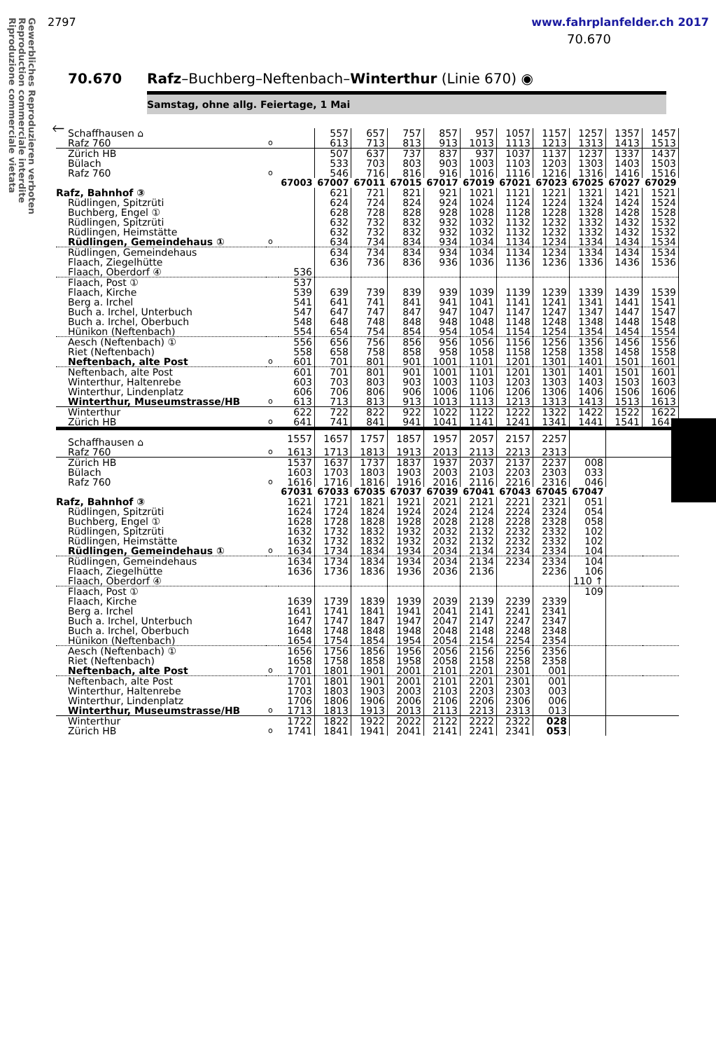Gewerbliches Reproduzieren verboten
Reproduction commerciale interdite
Riproduzione commerciale vietata
2797 www.fahrplanfelder.ch 2017
70.670
70.670 Rafz–Buchberg–Neftenbach–Winterthur (Linie 670) ◉
Samstag, ohne allg. Feiertage, 1 Mai
🡐
| Schaffhausen ⌂ | | | 557 | 657 | 757 | 857 | 957 | 1057 | 1157 | 1257 | 1357 | 1457 |
| Rafz 760 | o | | 613 | 713 | 813 | 913 | 1013 | 1113 | 1213 | 1313 | 1413 | 1513 |
| Zürich HB | | | 507 | 637 | 737 | 837 | 937 | 1037 | 1137 | 1237 | 1337 | 1437 |
| Bülach | | | 533 | 703 | 803 | 903 | 1003 | 1103 | 1203 | 1303 | 1403 | 1503 |
| Rafz 760 | o | | 546 | 716 | 816 | 916 | 1016 | 1116 | 1216 | 1316 | 1416 | 1516 |
| | | 67003 | 67007 | 67011 | 67015 | 67017 | 67019 | 67021 | 67023 | 67025 | 67027 | 67029 |
| Rafz, Bahnhof ③ | | | 621 | 721 | 821 | 921 | 1021 | 1121 | 1221 | 1321 | 1421 | 1521 |
| Rüdlingen, Spitzrüti | | | 624 | 724 | 824 | 924 | 1024 | 1124 | 1224 | 1324 | 1424 | 1524 |
| Buchberg, Engel ① | | | 628 | 728 | 828 | 928 | 1028 | 1128 | 1228 | 1328 | 1428 | 1528 |
| Rüdlingen, Spitzrüti | | | 632 | 732 | 832 | 932 | 1032 | 1132 | 1232 | 1332 | 1432 | 1532 |
| Rüdlingen, Heimstätte | | | 632 | 732 | 832 | 932 | 1032 | 1132 | 1232 | 1332 | 1432 | 1532 |
| Rüdlingen, Gemeindehaus ① | o | | 634 | 734 | 834 | 934 | 1034 | 1134 | 1234 | 1334 | 1434 | 1534 |
| Rüdlingen, Gemeindehaus | | | 634 | 734 | 834 | 934 | 1034 | 1134 | 1234 | 1334 | 1434 | 1534 |
| Flaach, Ziegelhütte | | | 636 | 736 | 836 | 936 | 1036 | 1136 | 1236 | 1336 | 1436 | 1536 |
| Flaach, Oberdorf ④ | | 536 | | | | | | | | | | |
| Flaach, Post ① | | 537 | | | | | | | | | | |
| Flaach, Kirche | | 539 | 639 | 739 | 839 | 939 | 1039 | 1139 | 1239 | 1339 | 1439 | 1539 |
| Berg a. Irchel | | 541 | 641 | 741 | 841 | 941 | 1041 | 1141 | 1241 | 1341 | 1441 | 1541 |
| Buch a. Irchel, Unterbuch | | 547 | 647 | 747 | 847 | 947 | 1047 | 1147 | 1247 | 1347 | 1447 | 1547 |
| Buch a. Irchel, Oberbuch | | 548 | 648 | 748 | 848 | 948 | 1048 | 1148 | 1248 | 1348 | 1448 | 1548 |
| Hünikon (Neftenbach) | | 554 | 654 | 754 | 854 | 954 | 1054 | 1154 | 1254 | 1354 | 1454 | 1554 |
| Aesch (Neftenbach) ① | | 556 | 656 | 756 | 856 | 956 | 1056 | 1156 | 1256 | 1356 | 1456 | 1556 |
| Riet (Neftenbach) | | 558 | 658 | 758 | 858 | 958 | 1058 | 1158 | 1258 | 1358 | 1458 | 1558 |
| Neftenbach, alte Post | o | 601 | 701 | 801 | 901 | 1001 | 1101 | 1201 | 1301 | 1401 | 1501 | 1601 |
| Neftenbach, alte Post | | 601 | 701 | 801 | 901 | 1001 | 1101 | 1201 | 1301 | 1401 | 1501 | 1601 |
| Winterthur, Haltenrebe | | 603 | 703 | 803 | 903 | 1003 | 1103 | 1203 | 1303 | 1403 | 1503 | 1603 |
| Winterthur, Lindenplatz | | 606 | 706 | 806 | 906 | 1006 | 1106 | 1206 | 1306 | 1406 | 1506 | 1606 |
| Winterthur, Museumstrasse/HB | o | 613 | 713 | 813 | 913 | 1013 | 1113 | 1213 | 1313 | 1413 | 1513 | 1613 |
| Winterthur | | 622 | 722 | 822 | 922 | 1022 | 1122 | 1222 | 1322 | 1422 | 1522 | 1622 |
| Zürich HB | o | 641 | 741 | 841 | 941 | 1041 | 1141 | 1241 | 1341 | 1441 | 1541 | 1641 |
| Schaffhausen ⌂ | | 1557 | 1657 | 1757 | 1857 | 1957 | 2057 | 2157 | 2257 | | | |
| Rafz 760 | o | 1613 | 1713 | 1813 | 1913 | 2013 | 2113 | 2213 | 2313 | | | |
| Zürich HB | | 1537 | 1637 | 1737 | 1837 | 1937 | 2037 | 2137 | 2237 | 008 | | |
| Bülach | | 1603 | 1703 | 1803 | 1903 | 2003 | 2103 | 2203 | 2303 | 033 | | |
| Rafz 760 | o | 1616 | 1716 | 1816 | 1916 | 2016 | 2116 | 2216 | 2316 | 046 | | |
| | | 67031 | 67033 | 67035 | 67037 | 67039 | 67041 | 67043 | 67045 | 67047 | | |
| Rafz, Bahnhof ③ | | 1621 | 1721 | 1821 | 1921 | 2021 | 2121 | 2221 | 2321 | 051 | | |
| Rüdlingen, Spitzrüti | | 1624 | 1724 | 1824 | 1924 | 2024 | 2124 | 2224 | 2324 | 054 | | |
| Buchberg, Engel ① | | 1628 | 1728 | 1828 | 1928 | 2028 | 2128 | 2228 | 2328 | 058 | | |
| Rüdlingen, Spitzrüti | | 1632 | 1732 | 1832 | 1932 | 2032 | 2132 | 2232 | 2332 | 102 | | |
| Rüdlingen, Heimstätte | | 1632 | 1732 | 1832 | 1932 | 2032 | 2132 | 2232 | 2332 | 102 | | |
| Rüdlingen, Gemeindehaus ① | o | 1634 | 1734 | 1834 | 1934 | 2034 | 2134 | 2234 | 2334 | 104 | | |
| Rüdlingen, Gemeindehaus | | 1634 | 1734 | 1834 | 1934 | 2034 | 2134 | 2234 | 2334 | 104 | | |
| Flaach, Ziegelhütte | | 1636 | 1736 | 1836 | 1936 | 2036 | 2136 | | 2236 | 106 | | |
| Flaach, Oberdorf ④ | | | | | | | | | | 110 ↑ | | |
| Flaach, Post ① | | | | | | | | | | 109 | | |
| Flaach, Kirche | | 1639 | 1739 | 1839 | 1939 | 2039 | 2139 | 2239 | 2339 | | | |
| Berg a. Irchel | | 1641 | 1741 | 1841 | 1941 | 2041 | 2141 | 2241 | 2341 | | | |
| Buch a. Irchel, Unterbuch | | 1647 | 1747 | 1847 | 1947 | 2047 | 2147 | 2247 | 2347 | | | |
| Buch a. Irchel, Oberbuch | | 1648 | 1748 | 1848 | 1948 | 2048 | 2148 | 2248 | 2348 | | | |
| Hünikon (Neftenbach) | | 1654 | 1754 | 1854 | 1954 | 2054 | 2154 | 2254 | 2354 | | | |
| Aesch (Neftenbach) ① | | 1656 | 1756 | 1856 | 1956 | 2056 | 2156 | 2256 | 2356 | | | |
| Riet (Neftenbach) | | 1658 | 1758 | 1858 | 1958 | 2058 | 2158 | 2258 | 2358 | | | |
| Neftenbach, alte Post | o | 1701 | 1801 | 1901 | 2001 | 2101 | 2201 | 2301 | 001 | | | |
| Neftenbach, alte Post | | 1701 | 1801 | 1901 | 2001 | 2101 | 2201 | 2301 | 001 | | | |
| Winterthur, Haltenrebe | | 1703 | 1803 | 1903 | 2003 | 2103 | 2203 | 2303 | 003 | | | |
| Winterthur, Lindenplatz | | 1706 | 1806 | 1906 | 2006 | 2106 | 2206 | 2306 | 006 | | | |
| Winterthur, Museumstrasse/HB | o | 1713 | 1813 | 1913 | 2013 | 2113 | 2213 | 2313 | 013 | | | |
| Winterthur | | 1722 | 1822 | 1922 | 2022 | 2122 | 2222 | 2322 | 028 | | | |
| Zürich HB | o | 1741 | 1841 | 1941 | 2041 | 2141 | 2241 | 2341 | 053 | | | |